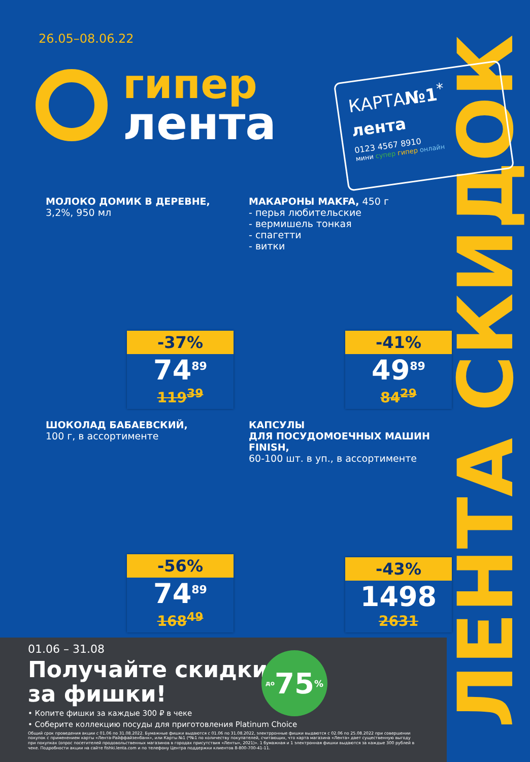ЛЕНТА СКИДОК
26.05–08.06.22
гипер
лента
КАРТА№1<sup>*</sup>
лента
0123 4567 8910
мини супер гипер онлайн
МОЛОКО ДОМИК В ДЕРЕВНЕ,
3,2%, 950 мл
-37%
74<sup>89</sup>
119<sup>39</sup>
МАКАРОНЫ MAKFA, 450 г
- перья любительские
- вермишель тонкая
- спагетти
- витки
-41%
49<sup>89</sup>
84<sup>29</sup>
ШОКОЛАД БАБАЕВСКИЙ,
100 г, в ассортименте
-56%
74<sup>89</sup>
168<sup>49</sup>
КАПСУЛЫ
ДЛЯ ПОСУДОМОЕЧНЫХ МАШИН FINISH,
60-100 шт. в уп., в ассортименте
-43%
1498
2631
01.06 – 31.08
Получайте скидки
за фишки!
до 75%
• Копите фишки за каждые 300 ₽ в чеке
• Соберите коллекцию посуды для приготовления Platinum Choice
Общий срок проведения акции с 01.06 по 31.08.2022. Бумажные фишки выдаются с 01.06 по 31.08.2022, электрронные фишки выдаются с 02.06 по 25.08.2022 при совершении покупок с применением карты «Лента-Райффайзенбанк», или Карты №1 (*№1 по количеству покупателей, считающих, что карта магазина «Лента» дает существенную выгоду при покупках (опрос посетителей продовольственных магазинов в городах присутствия «Ленты», 2021)». 1 бумажная и 1 электронная фишки выдаются за каждые 300 рублей в чеке. Подробности акции на сайте fishki.lenta.com и по телефону Центра поддержки клиентов 8-800-700-41-11.